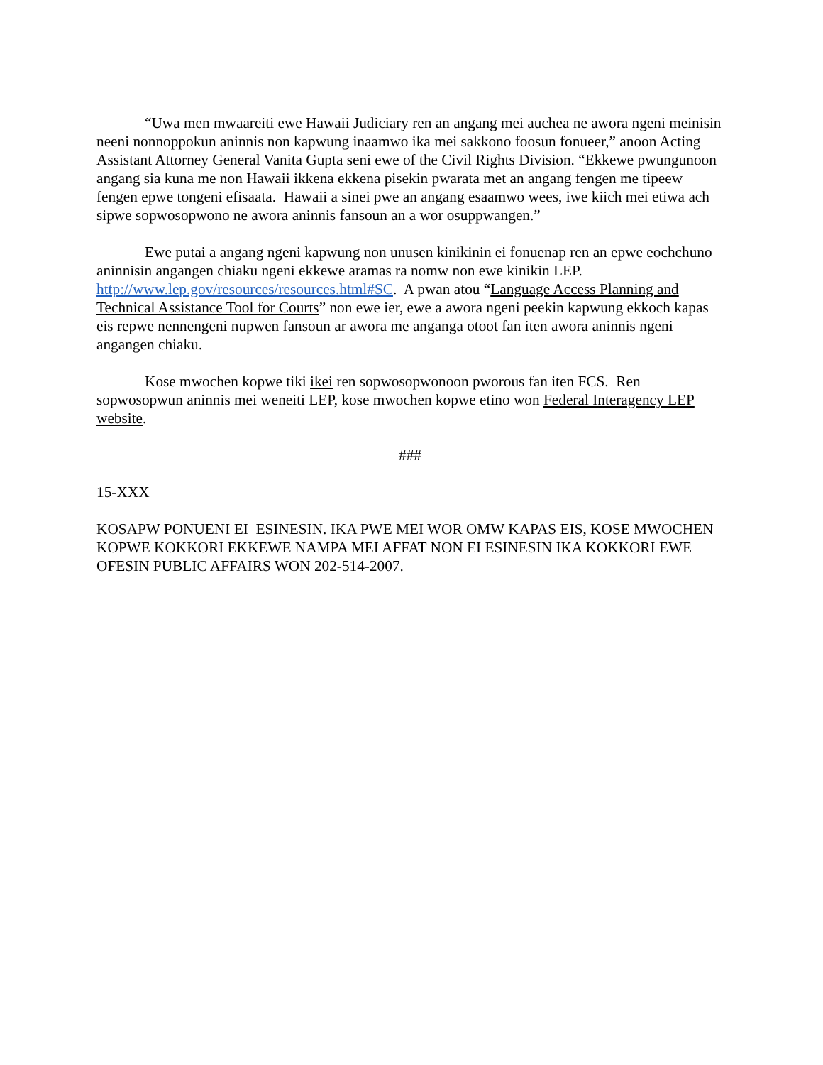“Uwa men mwaareiti ewe Hawaii Judiciary ren an angang mei auchea ne awora ngeni meinisin neeni nonnoppokun aninnis non kapwung inaamwo ika mei sakkono foosun fonueer,” anoon Acting Assistant Attorney General Vanita Gupta seni ewe of the Civil Rights Division. “Ekkewe pwungunoon angang sia kuna me non Hawaii ikkena ekkena pisekin pwarata met an angang fengen me tipeew fengen epwe tongeni efisaata. Hawaii a sinei pwe an angang esaamwo wees, iwe kiich mei etiwa ach sipwe sopwosopwono ne awora aninnis fansoun an a wor osuppwangen.”
Ewe putai a angang ngeni kapwung non unusen kinikinin ei fonuenap ren an epwe eochchuno aninnisin angangen chiaku ngeni ekkewe aramas ra nomw non ewe kinikin LEP. http://www.lep.gov/resources/resources.html#SC. A pwan atou “Language Access Planning and Technical Assistance Tool for Courts” non ewe ier, ewe a awora ngeni peekin kapwung ekkoch kapas eis repwe nennengeni nupwen fansoun ar awora me anganga otoot fan iten awora aninnis ngeni angangen chiaku.
Kose mwochen kopwe tiki ikei ren sopwosopwonoon pworous fan iten FCS. Ren sopwosopwun aninnis mei weneiti LEP, kose mwochen kopwe etino won Federal Interagency LEP website.
###
15-XXX
KOSAPW PONUENI EI ESINESIN. IKA PWE MEI WOR OMW KAPAS EIS, KOSE MWOCHEN KOPWE KOKKORI EKKEWE NAMPA MEI AFFAT NON EI ESINESIN IKA KOKKORI EWE OFESIN PUBLIC AFFAIRS WON 202-514-2007.